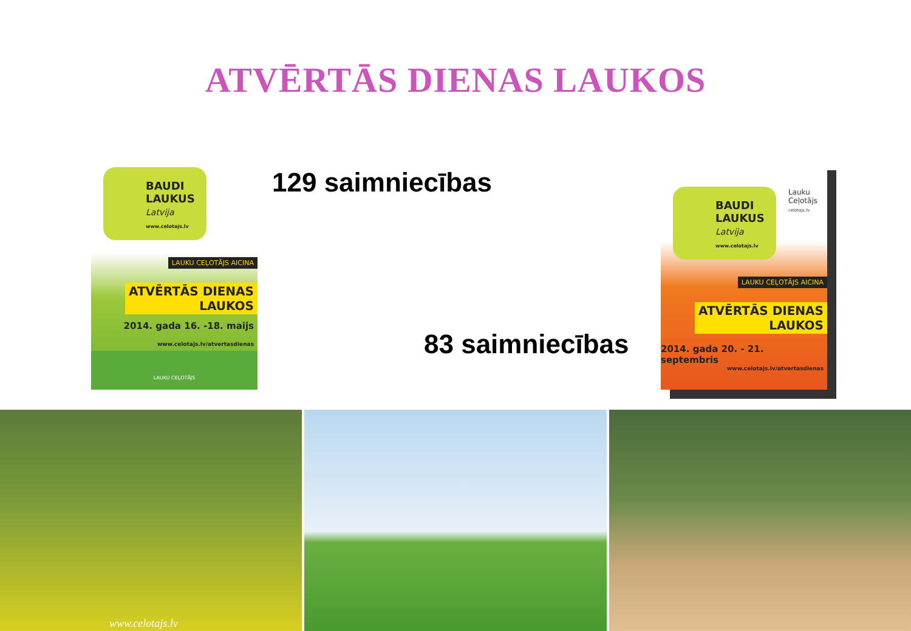ATVĒRTĀS DIENAS LAUKOS
BAUDI
LAUKUS
Latvija
www.celotajs.lv
LAUKU CEĻOTĀJS AICINA
ATVĒRTĀS DIENAS
LAUKOS
2014. gada 16. -18. maijs
www.celotajs.lv/atvertasdienas
LAUKU CEĻOTĀJS
129 saimniecības
83 saimniecības
Lauku
Ceļotājs
celotajs.lv
BAUDI
LAUKUS
Latvija
www.celotajs.lv
LAUKU CEĻOTĀJS AICINA
ATVĒRTĀS DIENAS
LAUKOS
2014. gada 20. - 21. septembris
www.celotajs.lv/atvertasdienas
www.celotajs.lv